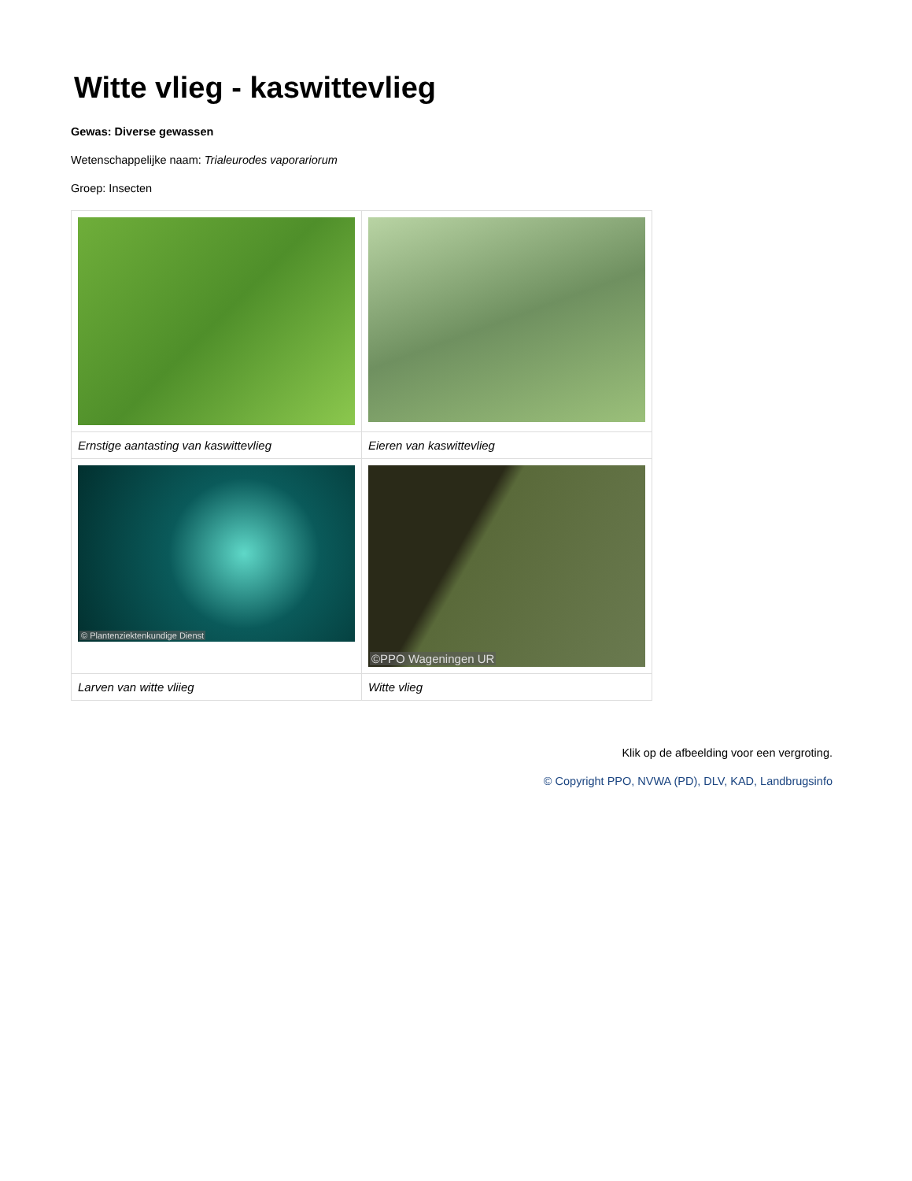Witte vlieg - kaswittevlieg
Gewas: Diverse gewassen
Wetenschappelijke naam: Trialeurodes vaporariorum
Groep: Insecten
| Ernstige aantasting van kaswittevlieg | Eieren van kaswittevlieg |
| © Plantenziektenkundige Dienst | ©PPO Wageningen UR |
| Larven van witte vliieg | Witte vlieg |
Klik op de afbeelding voor een vergroting.
© Copyright PPO, NVWA (PD), DLV, KAD, Landbrugsinfo